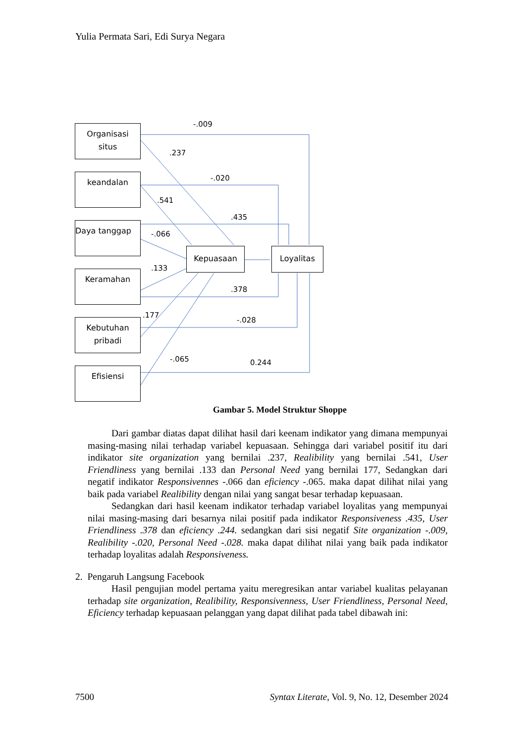Yulia Permata Sari, Edi Surya Negara
Organisasi
situs
keandalan
Daya tanggap
Keramahan
Kebutuhan
pribadi
Efisiensi
Kepuasaan Loyalitas
-.009
.237
-.020
.541
.435
-.066
.133
.378
.177
-.028
-.065 0.244
Gambar 5. Model Struktur Shoppe
Dari gambar diatas dapat dilihat hasil dari keenam indikator yang dimana mempunyai masing-masing nilai terhadap variabel kepuasaan. Sehingga dari variabel positif itu dari indikator site organization yang bernilai .237, Realibility yang bernilai .541, User Friendliness yang bernilai .133 dan Personal Need yang bernilai 177, Sedangkan dari negatif indikator Responsivennes -.066 dan eficiency -.065. maka dapat dilihat nilai yang baik pada variabel Realibility dengan nilai yang sangat besar terhadap kepuasaan.
Sedangkan dari hasil keenam indikator terhadap variabel loyalitas yang mempunyai nilai masing-masing dari besarnya nilai positif pada indikator Responsiveness .435, User Friendliness .378 dan eficiency .244. sedangkan dari sisi negatif Site organization -.009, Realibility -.020, Personal Need -.028. maka dapat dilihat nilai yang baik pada indikator terhadap loyalitas adalah Responsiveness.
2. Pengaruh Langsung Facebook
Hasil pengujian model pertama yaitu meregresikan antar variabel kualitas pelayanan terhadap site organization, Realibility, Responsivenness, User Friendliness, Personal Need, Eficiency terhadap kepuasaan pelanggan yang dapat dilihat pada tabel dibawah ini:
7500 Syntax Literate, Vol. 9, No. 12, Desember 2024